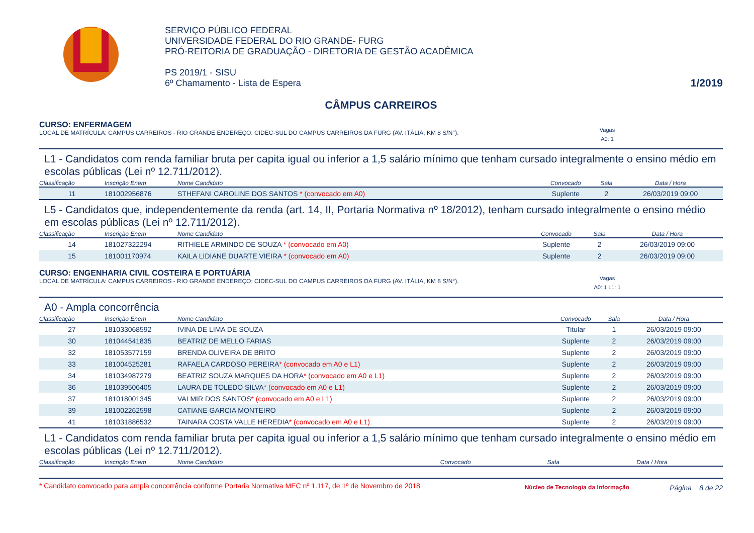SERVIÇO PÚBLICO FEDERAL
UNIVERSIDADE FEDERAL DO RIO GRANDE- FURG
PRÓ-REITORIA DE GRADUAÇÃO - DIRETORIA DE GESTÃO ACADÊMICA
PS 2019/1 - SISU
6º Chamamento - Lista de Espera
1/2019
CÂMPUS CARREIROS
CURSO: ENFERMAGEM
LOCAL DE MATRÍCULA: CAMPUS CARREIROS - RIO GRANDE ENDEREÇO: CIDEC-SUL DO CAMPUS CARREIROS DA FURG (AV. ITÁLIA, KM 8 S/N°). Vagas
A0: 1
L1 - Candidatos com renda familiar bruta per capita igual ou inferior a 1,5 salário mínimo que tenham cursado integralmente o ensino médio em escolas públicas (Lei nº 12.711/2012).
| Classificação | Inscrição Enem | Nome Candidato | Convocado | Sala | Data / Hora |
| --- | --- | --- | --- | --- | --- |
| 11 | 181002956876 | STHEFANI CAROLINE DOS SANTOS * (convocado em A0) | Suplente | 2 | 26/03/2019 09:00 |
L5 - Candidatos que, independentemente da renda (art. 14, II, Portaria Normativa nº 18/2012), tenham cursado integralmente o ensino médio em escolas públicas (Lei nº 12.711/2012).
| Classificação | Inscrição Enem | Nome Candidato | Convocado | Sala | Data / Hora |
| --- | --- | --- | --- | --- | --- |
| 14 | 181027322294 | RITHIELE ARMINDO DE SOUZA * (convocado em A0) | Suplente | 2 | 26/03/2019 09:00 |
| 15 | 181001170974 | KAILA LIDIANE DUARTE VIEIRA * (convocado em A0) | Suplente | 2 | 26/03/2019 09:00 |
CURSO: ENGENHARIA CIVIL COSTEIRA E PORTUÁRIA
LOCAL DE MATRÍCULA: CAMPUS CARREIROS - RIO GRANDE ENDEREÇO: CIDEC-SUL DO CAMPUS CARREIROS DA FURG (AV. ITÁLIA, KM 8 S/N°). Vagas
A0: 1 L1: 1
A0 - Ampla concorrência
| Classificação | Inscrição Enem | Nome Candidato | Convocado | Sala | Data / Hora |
| --- | --- | --- | --- | --- | --- |
| 27 | 181033068592 | IVINA DE LIMA DE SOUZA | Titular | 1 | 26/03/2019 09:00 |
| 30 | 181044541835 | BEATRIZ DE MELLO FARIAS | Suplente | 2 | 26/03/2019 09:00 |
| 32 | 181053577159 | BRENDA OLIVEIRA DE BRITO | Suplente | 2 | 26/03/2019 09:00 |
| 33 | 181004525281 | RAFAELA CARDOSO PEREIRA * (convocado em A0 e L1) | Suplente | 2 | 26/03/2019 09:00 |
| 34 | 181034987279 | BEATRIZ SOUZA MARQUES DA HORA * (convocado em A0 e L1) | Suplente | 2 | 26/03/2019 09:00 |
| 36 | 181039506405 | LAURA DE TOLEDO SILVA * (convocado em A0 e L1) | Suplente | 2 | 26/03/2019 09:00 |
| 37 | 181018001345 | VALMIR DOS SANTOS * (convocado em A0 e L1) | Suplente | 2 | 26/03/2019 09:00 |
| 39 | 181002262598 | CATIANE GARCIA MONTEIRO | Suplente | 2 | 26/03/2019 09:00 |
| 41 | 181031886532 | TAINARA COSTA VALLE HEREDIA * (convocado em A0 e L1) | Suplente | 2 | 26/03/2019 09:00 |
L1 - Candidatos com renda familiar bruta per capita igual ou inferior a 1,5 salário mínimo que tenham cursado integralmente o ensino médio em escolas públicas (Lei nº 12.711/2012).
| Classificação | Inscrição Enem | Nome Candidato | Convocado | Sala | Data / Hora |
| --- | --- | --- | --- | --- | --- |
* Candidato convocado para ampla concorrência conforme Portaria Normativa MEC nº 1.117, de 1º de Novembro de 2018 Núcleo de Tecnologia da Informação Página 8 de 22